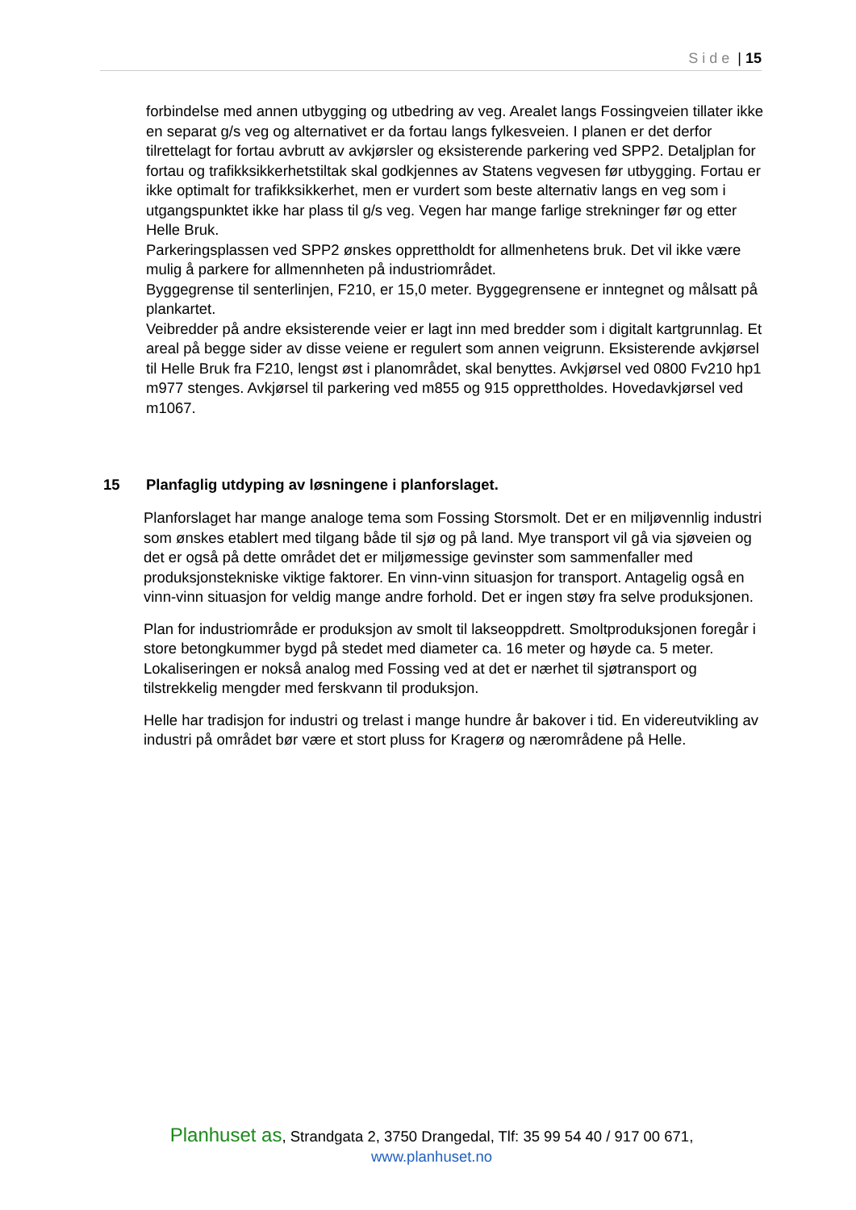Side | 15
forbindelse med annen utbygging og utbedring av veg. Arealet langs Fossingveien tillater ikke en separat g/s veg og alternativet er da fortau langs fylkesveien. I planen er det derfor tilrettelagt for fortau avbrutt av avkjørsler og eksisterende parkering ved SPP2. Detaljplan for fortau og trafikksikkerhetstiltak skal godkjennes av Statens vegvesen før utbygging. Fortau er ikke optimalt for trafikksikkerhet, men er vurdert som beste alternativ langs en veg som i utgangspunktet ikke har plass til g/s veg. Vegen har mange farlige strekninger før og etter Helle Bruk.
Parkeringsplassen ved SPP2 ønskes opprettholdt for allmenhetens bruk. Det vil ikke være mulig å parkere for allmennheten på industriområdet.
Byggegrense til senterlinjen, F210, er 15,0 meter. Byggegrensene er inntegnet og målsatt på plankartet.
Veibredder på andre eksisterende veier er lagt inn med bredder som i digitalt kartgrunnlag. Et areal på begge sider av disse veiene er regulert som annen veigrunn. Eksisterende avkjørsel til Helle Bruk fra F210, lengst øst i planområdet, skal benyttes. Avkjørsel ved 0800 Fv210 hp1 m977 stenges. Avkjørsel til parkering ved m855 og 915 opprettholdes. Hovedavkjørsel ved m1067.
15 Planfaglig utdyping av løsningene i planforslaget.
Planforslaget har mange analoge tema som Fossing Storsmolt. Det er en miljøvennlig industri som ønskes etablert med tilgang både til sjø og på land. Mye transport vil gå via sjøveien og det er også på dette området det er miljømessige gevinster som sammenfaller med produksjonstekniske viktige faktorer. En vinn-vinn situasjon for transport. Antagelig også en vinn-vinn situasjon for veldig mange andre forhold. Det er ingen støy fra selve produksjonen.
Plan for industriområde er produksjon av smolt til lakseoppdrett. Smoltproduksjonen foregår i store betongkummer bygd på stedet med diameter ca. 16 meter og høyde ca. 5 meter. Lokaliseringen er nokså analog med Fossing ved at det er nærhet til sjøtransport og tilstrekkelig mengder med ferskvann til produksjon.
Helle har tradisjon for industri og trelast i mange hundre år bakover i tid. En videreutvikling av industri på området bør være et stort pluss for Kragerø og nærområdene på Helle.
Planhuset as, Strandgata 2, 3750 Drangedal, Tlf: 35 99 54 40 / 917 00 671,
www.planhuset.no